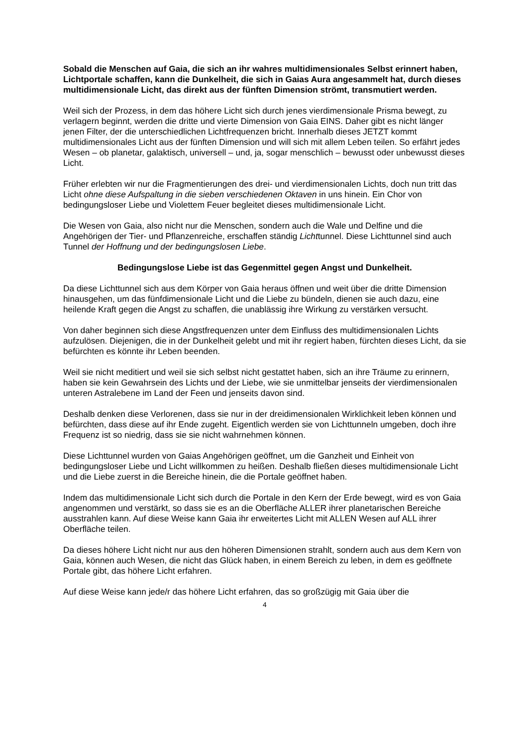Sobald die Menschen auf Gaia, die sich an ihr wahres multidimensionales Selbst erinnert haben, Lichtportale schaffen, kann die Dunkelheit, die sich in Gaias Aura angesammelt hat, durch dieses multidimensionale Licht, das direkt aus der fünften Dimension strömt, transmutiert werden.
Weil sich der Prozess, in dem das höhere Licht sich durch jenes vierdimensionale Prisma bewegt, zu verlagern beginnt, werden die dritte und vierte Dimension von Gaia EINS. Daher gibt es nicht länger jenen Filter, der die unterschiedlichen Lichtfrequenzen bricht. Innerhalb dieses JETZT kommt multidimensionales Licht aus der fünften Dimension und will sich mit allem Leben teilen. So erfährt jedes Wesen – ob planetar, galaktisch, universell – und, ja, sogar menschlich – bewusst oder unbewusst dieses Licht.
Früher erlebten wir nur die Fragmentierungen des drei- und vierdimensionalen Lichts, doch nun tritt das Licht ohne diese Aufspaltung in die sieben verschiedenen Oktaven in uns hinein. Ein Chor von bedingungsloser Liebe und Violettem Feuer begleitet dieses multidimensionale Licht.
Die Wesen von Gaia, also nicht nur die Menschen, sondern auch die Wale und Delfine und die Angehörigen der Tier- und Pflanzenreiche, erschaffen ständig Lichttunnel. Diese Lichttunnel sind auch Tunnel der Hoffnung und der bedingungslosen Liebe.
Bedingungslose Liebe ist das Gegenmittel gegen Angst und Dunkelheit.
Da diese Lichttunnel sich aus dem Körper von Gaia heraus öffnen und weit über die dritte Dimension hinausgehen, um das fünfdimensionale Licht und die Liebe zu bündeln, dienen sie auch dazu, eine heilende Kraft gegen die Angst zu schaffen, die unablässig ihre Wirkung zu verstärken versucht.
Von daher beginnen sich diese Angstfrequenzen unter dem Einfluss des multidimensionalen Lichts aufzulösen. Diejenigen, die in der Dunkelheit gelebt und mit ihr regiert haben, fürchten dieses Licht, da sie befürchten es könnte ihr Leben beenden.
Weil sie nicht meditiert und weil sie sich selbst nicht gestattet haben, sich an ihre Träume zu erinnern, haben sie kein Gewahrsein des Lichts und der Liebe, wie sie unmittelbar jenseits der vierdimensionalen unteren Astralebene im Land der Feen und jenseits davon sind.
Deshalb denken diese Verlorenen, dass sie nur in der dreidimensionalen Wirklichkeit leben können und befürchten, dass diese auf ihr Ende zugeht. Eigentlich werden sie von Lichttunneln umgeben, doch ihre Frequenz ist so niedrig, dass sie sie nicht wahrnehmen können.
Diese Lichttunnel wurden von Gaias Angehörigen geöffnet, um die Ganzheit und Einheit von bedingungsloser Liebe und Licht willkommen zu heißen. Deshalb fließen dieses multidimensionale Licht und die Liebe zuerst in die Bereiche hinein, die die Portale geöffnet haben.
Indem das multidimensionale Licht sich durch die Portale in den Kern der Erde bewegt, wird es von Gaia angenommen und verstärkt, so dass sie es an die Oberfläche ALLER ihrer planetarischen Bereiche ausstrahlen kann. Auf diese Weise kann Gaia ihr erweitertes Licht mit ALLEN Wesen auf ALL ihrer Oberfläche teilen.
Da dieses höhere Licht nicht nur aus den höheren Dimensionen strahlt, sondern auch aus dem Kern von Gaia, können auch Wesen, die nicht das Glück haben, in einem Bereich zu leben, in dem es geöffnete Portale gibt, das höhere Licht erfahren.
Auf diese Weise kann jede/r das höhere Licht erfahren, das so großzügig mit Gaia über die
4